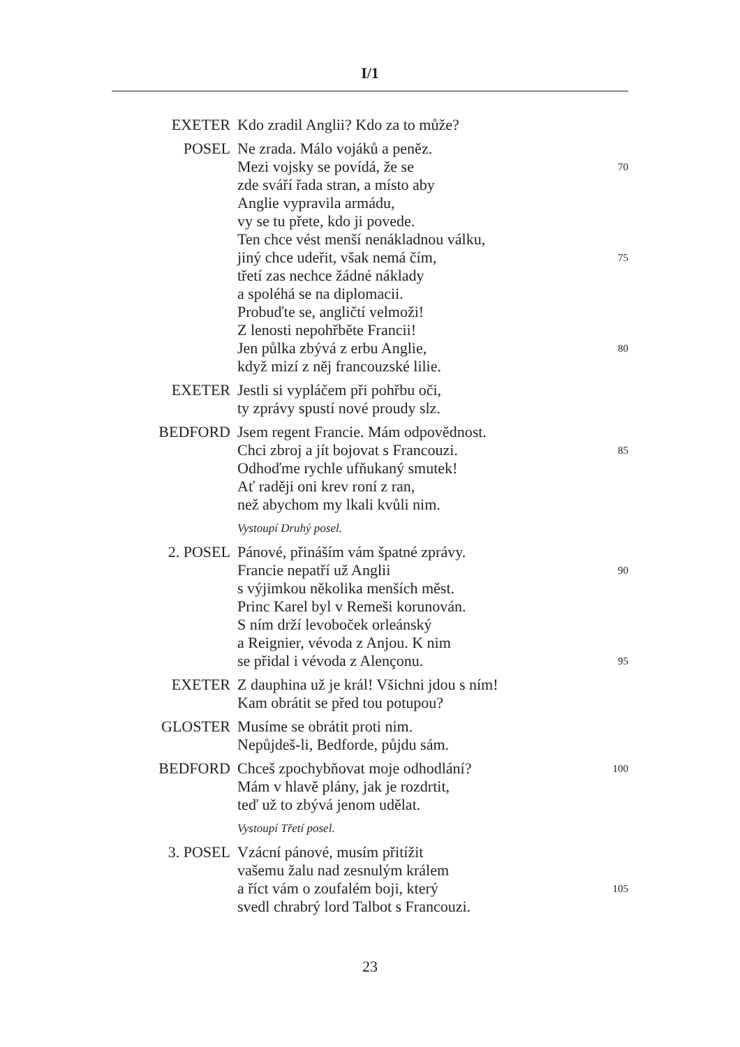I/1
EXETER Kdo zradil Anglii? Kdo za to může?
POSEL Ne zrada. Málo vojáků a peněz.
Mezi vojsky se povídá, že se 70
zde sváří řada stran, a místo aby
Anglie vypravila armádu,
vy se tu přete, kdo ji povede.
Ten chce vést menší nenákladnou válku,
jiný chce udeřit, však nemá čím, 75
třetí zas nechce žádné náklady
a spoléhá se na diplomacii.
Probuďte se, angličtí velmoži!
Z lenosti nepohřběte Francii!
Jen půlka zbývá z erbu Anglie, 80
když mizí z něj francouzské lilie.
EXETER Jestli si vypláčem při pohřbu oči,
ty zprávy spustí nové proudy slz.
BEDFORD Jsem regent Francie. Mám odpovědnost.
Chci zbroj a jít bojovat s Francouzi. 85
Odhoďme rychle ufňukaný smutek!
Ať raději oni krev roní z ran,
než abychom my lkali kvůli nim.
Vystoupí Druhý posel.
2. POSEL Pánové, přináším vám špatné zprávy.
Francie nepatří už Anglii 90
s výjimkou několika menších měst.
Princ Karel byl v Remeši korunován.
S ním drží levoboček orleánský
a Reignier, vévoda z Anjou. K nim
se přidal i vévoda z Alençonu. 95
EXETER Z dauphina už je král! Všichni jdou s ním!
Kam obrátit se před tou potupou?
GLOSTER Musíme se obrátit proti nim.
Nepůjdeš-li, Bedforde, půjdu sám.
BEDFORD Chceš zpochybňovat moje odhodlání? 100
Mám v hlavě plány, jak je rozdrtit,
teď už to zbývá jenom udělat.
Vystoupí Třetí posel.
3. POSEL Vzácní pánové, musím přitížit
vašemu žalu nad zesnulým králem
a říct vám o zoufalém boji, který 105
svedl chrabrý lord Talbot s Francouzi.
23